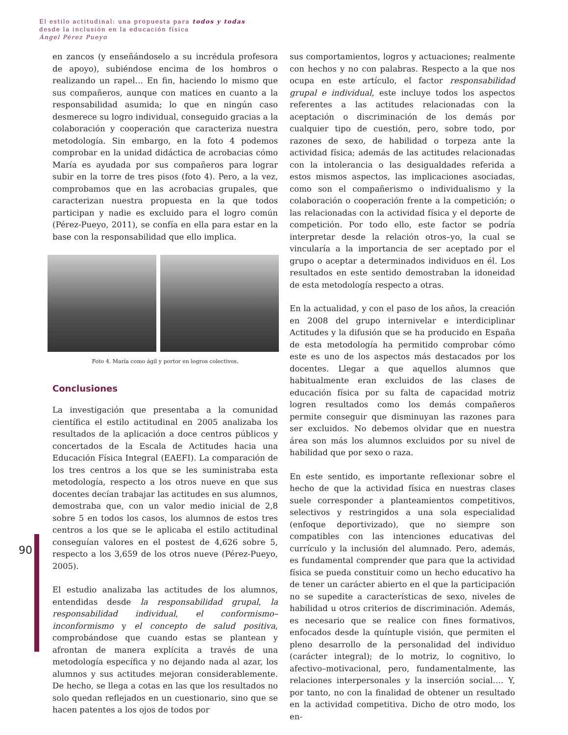El estilo actitudinal: una propuesta para todos y todas
desde la inclusión en la educación física
Ángel Pérez Pueyo
90
en zancos (y enseñándoselo a su incrédula profesora de apoyo), subiéndose encima de los hombros o realizando un rapel… En fin, haciendo lo mismo que sus compañeros, aunque con matices en cuanto a la responsabilidad asumida; lo que en ningún caso desmerece su logro individual, conseguido gracias a la colaboración y cooperación que caracteriza nuestra metodología. Sin embargo, en la foto 4 podemos comprobar en la unidad didáctica de acrobacias cómo María es ayudada por sus compañeros para lograr subir en la torre de tres pisos (foto 4). Pero, a la vez, comprobamos que en las acrobacias grupales, que caracterizan nuestra propuesta en la que todos participan y nadie es excluido para el logro común (Pérez-Pueyo, 2011), se confía en ella para estar en la base con la responsabilidad que ello implica.
Foto 4. María como ágil y portor en logros colectivos.
Conclusiones
La investigación que presentaba a la comunidad científica el estilo actitudinal en 2005 analizaba los resultados de la aplicación a doce centros públicos y concertados de la Escala de Actitudes hacia una Educación Física Integral (EAEFI). La comparación de los tres centros a los que se les suministraba esta metodología, respecto a los otros nueve en que sus docentes decían trabajar las actitudes en sus alumnos, demostraba que, con un valor medio inicial de 2,8 sobre 5 en todos los casos, los alumnos de estos tres centros a los que se le aplicaba el estilo actitudinal conseguían valores en el postest de 4,626 sobre 5, respecto a los 3,659 de los otros nueve (Pérez-Pueyo, 2005).
El estudio analizaba las actitudes de los alumnos, entendidas desde la responsabilidad grupal, la responsabilidad individual, el conformismo–inconformismo y el concepto de salud positiva, comprobándose que cuando estas se plantean y afrontan de manera explícita a través de una metodología específica y no dejando nada al azar, los alumnos y sus actitudes mejoran considerablemente. De hecho, se llega a cotas en las que los resultados no solo quedan reflejados en un cuestionario, sino que se hacen patentes a los ojos de todos por
sus comportamientos, logros y actuaciones; realmente con hechos y no con palabras. Respecto a la que nos ocupa en este artículo, el factor responsabilidad grupal e individual, este incluye todos los aspectos referentes a las actitudes relacionadas con la aceptación o discriminación de los demás por cualquier tipo de cuestión, pero, sobre todo, por razones de sexo, de habilidad o torpeza ante la actividad física; además de las actitudes relacionadas con la intolerancia o las desigualdades referida a estos mismos aspectos, las implicaciones asociadas, como son el compañerismo o individualismo y la colaboración o cooperación frente a la competición; o las relacionadas con la actividad física y el deporte de competición. Por todo ello, este factor se podría interpretar desde la relación otros–yo, la cual se vincularía a la importancia de ser aceptado por el grupo o aceptar a determinados individuos en él. Los resultados en este sentido demostraban la idoneidad de esta metodología respecto a otras.
En la actualidad, y con el paso de los años, la creación en 2008 del grupo internivelar e interdiciplinar Actitudes y la difusión que se ha producido en España de esta metodología ha permitido comprobar cómo este es uno de los aspectos más destacados por los docentes. Llegar a que aquellos alumnos que habitualmente eran excluidos de las clases de educación física por su falta de capacidad motriz logren resultados como los demás compañeros permite conseguir que disminuyan las razones para ser excluidos. No debemos olvidar que en nuestra área son más los alumnos excluidos por su nivel de habilidad que por sexo o raza.
En este sentido, es importante reflexionar sobre el hecho de que la actividad física en nuestras clases suele corresponder a planteamientos competitivos, selectivos y restringidos a una sola especialidad (enfoque deportivizado), que no siempre son compatibles con las intenciones educativas del currículo y la inclusión del alumnado. Pero, además, es fundamental comprender que para que la actividad física se pueda constituir como un hecho educativo ha de tener un carácter abierto en el que la participación no se supedite a características de sexo, niveles de habilidad u otros criterios de discriminación. Además, es necesario que se realice con fines formativos, enfocados desde la quíntuple visión, que permiten el pleno desarrollo de la personalidad del individuo (carácter integral); de lo motriz, lo cognitivo, lo afectivo–motivacional, pero, fundamentalmente, las relaciones interpersonales y la inserción social…. Y, por tanto, no con la finalidad de obtener un resultado en la actividad competitiva. Dicho de otro modo, los en-